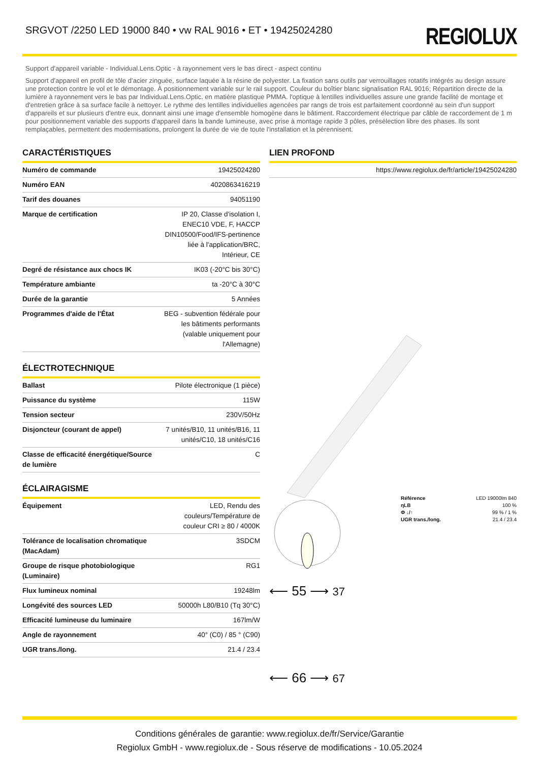SRGVOT /2250 LED 19000 840 • vw RAL 9016 • ET • 19425024280
REGIOLUX
Support d’appareil variable - Individual.Lens.Optic - à rayonnement vers le bas direct - aspect continu
Support d’appareil en profil de tôle d’acier zinguée, surface laquée à la résine de polyester. La fixation sans outils par verrouillages rotatifs intégrés au design assure une protection contre le vol et le démontage. À positionnement variable sur le rail support. Couleur du boîtier blanc signalisation RAL 9016; Répartition directe de la lumière à rayonnement vers le bas par Individual.Lens.Optic. en matière plastique PMMA. l'optique à lentilles individuelles assure une grande facilité de montage et d'entretien grâce à sa surface facile à nettoyer. Le rythme des lentilles individuelles agencées par rangs de trois est parfaitement coordonné au sein d'un support d'appareils et sur plusieurs d'entre eux, donnant ainsi une image d'ensemble homogène dans le bâtiment. Raccordement électrique par câble de raccordement de 1 m pour positionnement variable des supports d'appareil dans la bande lumineuse, avec prise à montage rapide 3 pôles, présélection libre des phases. Ils sont remplaçables, permettent des modernisations, prolongent la durée de vie de toute l'installation et la pérennisent.
CARACTÉRISTIQUES
| Numéro de commande | 19425024280 |
| Numéro EAN | 4020863416219 |
| Tarif des douanes | 94051190 |
| Marque de certification | IP 20, Classe d'isolation I, ENEC10 VDE, F, HACCP DIN10500/Food/IFS-pertinence liée à l'application/BRC, Intérieur, CE |
| Degré de résistance aux chocs IK | IK03 (-20°C bis 30°C) |
| Température ambiante | ta -20°C à 30°C |
| Durée de la garantie | 5 Années |
| Programmes d'aide de l'État | BEG - subvention fédérale pour les bâtiments performants (valable uniquement pour l'Allemagne) |
ÉLECTROTECHNIQUE
| Ballast | Pilote électronique (1 pièce) |
| Puissance du système | 115W |
| Tension secteur | 230V/50Hz |
| Disjoncteur (courant de appel) | 7 unités/B10, 11 unités/B16, 11 unités/C10, 18 unités/C16 |
| Classe de efficacité énergétique/Source de lumière | C |
ÉCLAIRAGISME
| Équipement | LED, Rendu des couleurs/Température de couleur CRI ≥ 80 / 4000K |
| Tolérance de localisation chromatique (MacAdam) | 3SDCM |
| Groupe de risque photobiologique (Luminaire) | RG1 |
| Flux lumineux nominal | 19248lm |
| Longévité des sources LED | 50000h L80/B10 (Tq 30°C) |
| Efficacité lumineuse du luminaire | 167lm/W |
| Angle de rayonnement | 40° (C0) / 85 ° (C90) |
| UGR trans./long. | 21.4 / 23.4 |
LIEN PROFOND
| https://www.regiolux.de/fr/article/19425024280 |
| Référence | LED 19000lm 840 |
| ηLB | 100 % |
| Φ ↓/↑ | 99 % / 1 % |
| UGR trans./long. | 21.4 / 23.4 |
⟵ 55 ⟶ 37
⟵ 66 ⟶ 67
Conditions générales de garantie: www.regiolux.de/fr/Service/Garantie
Regiolux GmbH - www.regiolux.de - Sous réserve de modifications - 10.05.2024